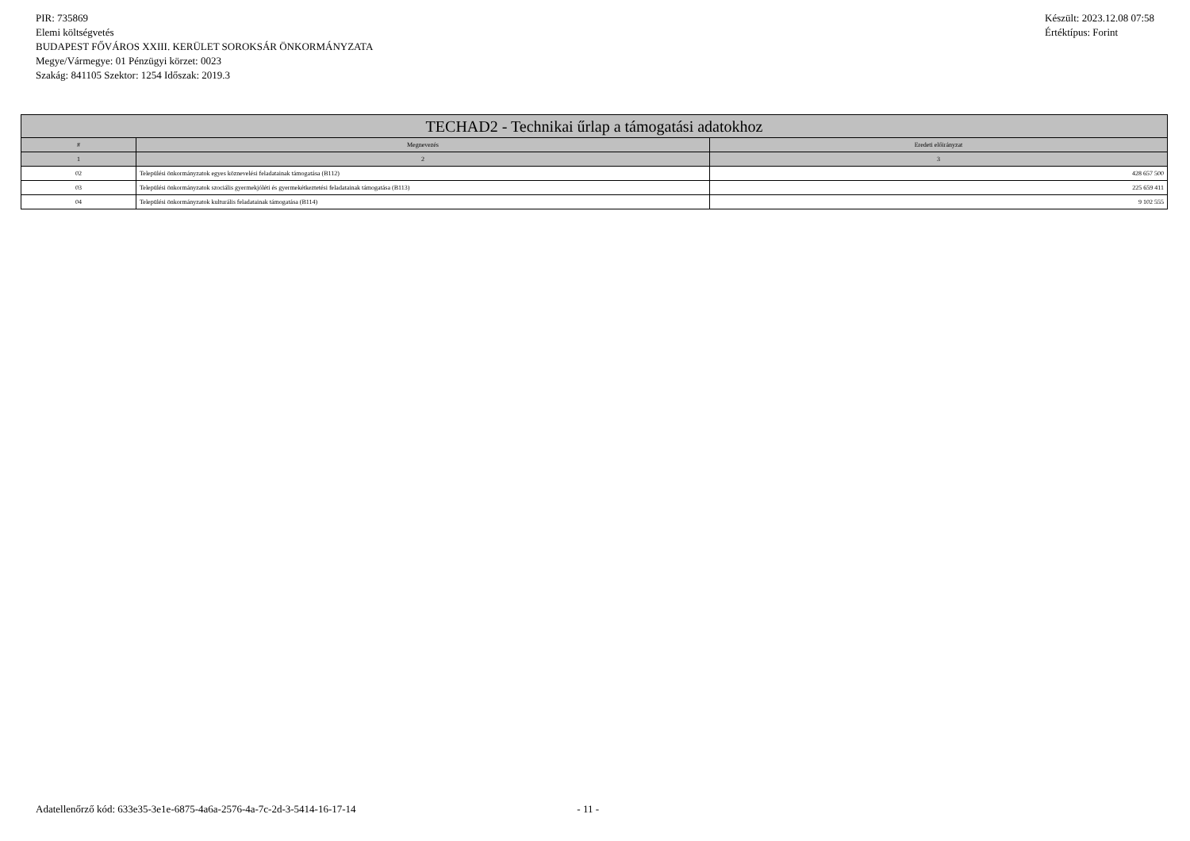PIR: 735869
Elemi költségvetés
BUDAPEST FŐVÁROS XXIII. KERÜLET SOROKSÁR ÖNKORMÁNYZATA
Megye/Vármegye: 01 Pénzügyi körzet: 0023
Szakág: 841105 Szektor: 1254 Időszak: 2019.3
Készült: 2023.12.08 07:58
Értéktípus: Forint
| TECHAD2 - Technikai űrlap a támogatási adatokhoz | | |
| --- | --- | --- |
| # | Megnevezés | Eredeti előirányzat |
| 1 | 2 | 3 |
| 02 | Települési önkormányzatok egyes köznevelési feladatainak támogatása (B112) | 428 657 500 |
| 03 | Települési önkormányzatok szociális gyermekjóléti és gyermekétkeztetési feladatainak támogatása (B113) | 225 659 411 |
| 04 | Települési önkormányzatok kulturális feladatainak támogatása (B114) | 9 102 555 |
Adatellenőrző kód: 633e35-3e1e-6875-4a6a-2576-4a-7c-2d-3-5414-16-17-14 - 11 -